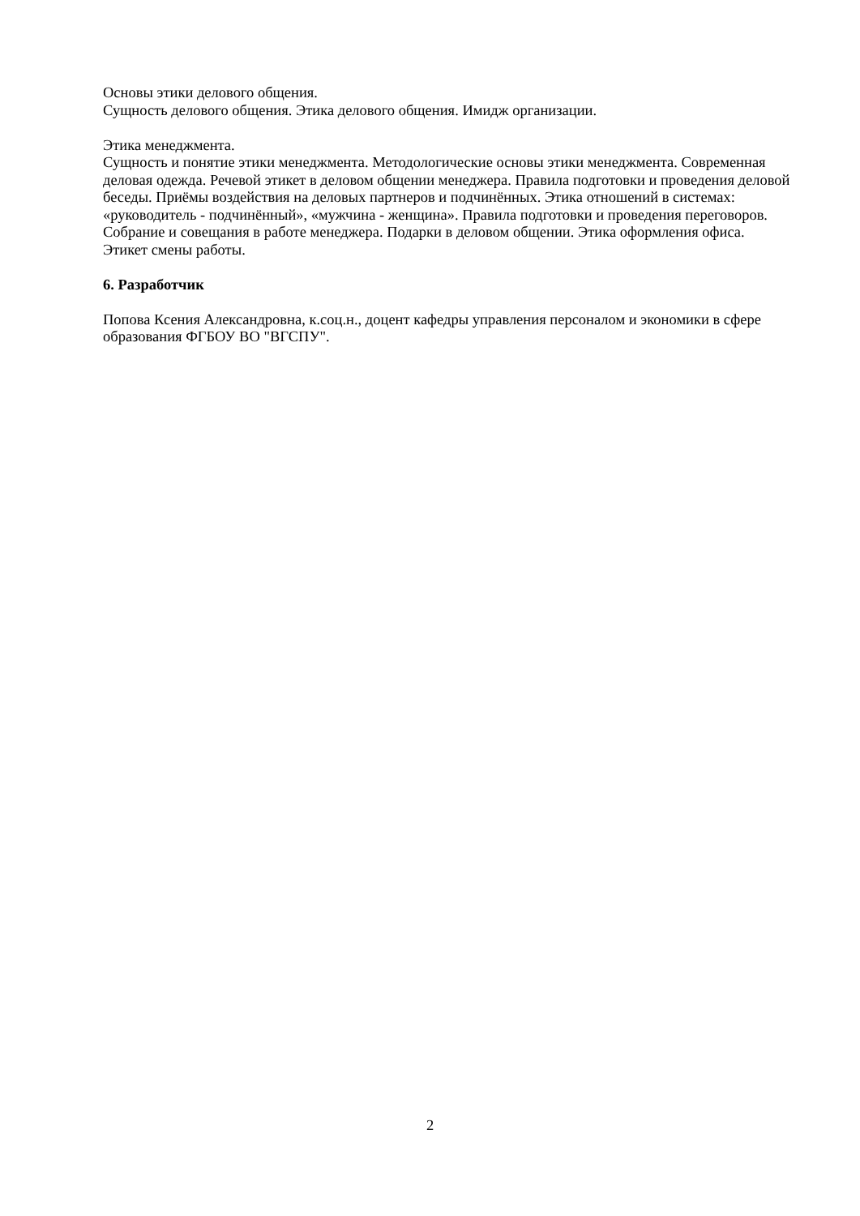Основы этики делового общения.
Сущность делового общения. Этика делового общения. Имидж организации.
Этика менеджмента.
Сущность и понятие этики менеджмента. Методологические основы этики менеджмента. Современная деловая одежда. Речевой этикет в деловом общении менеджера. Правила подготовки и проведения деловой беседы. Приёмы воздействия на деловых партнеров и подчинённых. Этика отношений в системах: «руководитель - подчинённый», «мужчина - женщина». Правила подготовки и проведения переговоров. Собрание и совещания в работе менеджера. Подарки в деловом общении. Этика оформления офиса. Этикет смены работы.
6. Разработчик
Попова Ксения Александровна, к.соц.н., доцент кафедры управления персоналом и экономики в сфере образования ФГБОУ ВО "ВГСПУ".
2